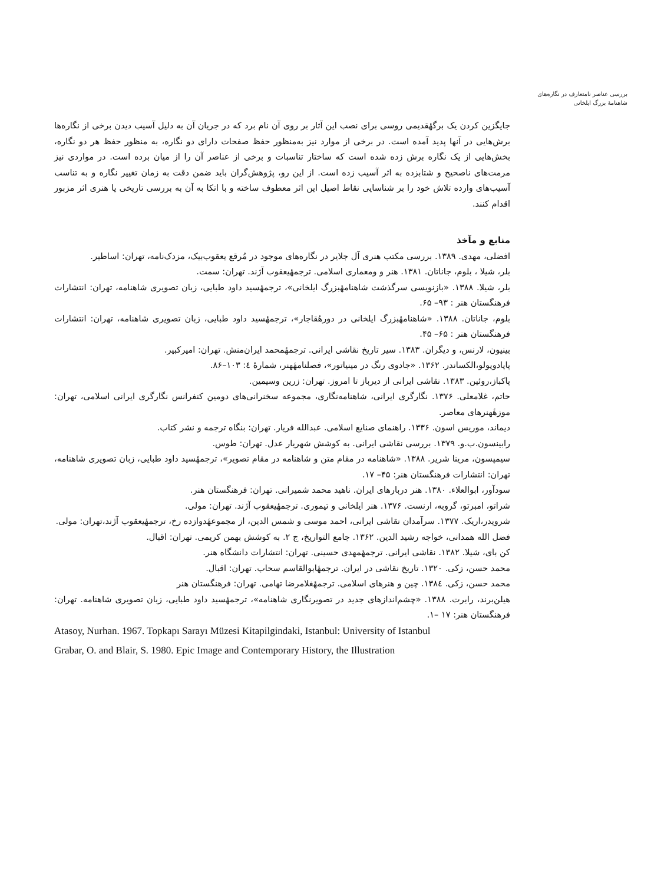بررسی عناصر نامتعارف در نگاره‌های شاهنامهٔ بزرگ ایلخانی
جایگزین کردن یک برگهٔقدیمی روسی برای نصب این آثار بر روی آن نام برد که در جریان آن به دلیل آسیب دیدن برخی از نگاره‌ها برش‌هایی در آنها پدید آمده است. در برخی از موارد نیز به‌منظور حفظ صفحات دارای دو نگاره، به منظور حفظ هر دو نگاره، بخش‌هایی از یک نگاره برش زده شده است که ساختار تناسبات و برخی از عناصر آن را از میان برده است. در مواردی نیز مرمت‌های ناصحیح و شتابزده به اثر آسیب زده است. از این رو، پژوهش‌گران باید ضمن دقت به زمان تغییر نگاره و به تناسب آسیب‌های وارده تلاش خود را بر شناسایی نقاط اصیل این اثر معطوف ساخته و با اتکا به آن به بررسی تاریخی یا هنری اثر مزبور اقدام کنند.
منابع و مآخذ
افضلی، مهدی. ۱۳۸۹. بررسی مکتب هنری آل جلایر در نگاره‌های موجود در مُرقع یعقوب‌بیک، مزدک‌نامه، تهران: اساطیر.
بلر، شیلا ، بلوم، جاناتان. ۱۳۸۱. هنر و ومعماری اسلامی. ترجمهٔیعقوب آژند. تهران: سمت.
بلر، شیلا. ۱۳۸۸. «بازنویسی سرگذشت شاهنامهٔبزرگ ایلخانی»، ترجمهٔسید داود طبایی، زبان تصویری شاهنامه، تهران: انتشارات فرهنگستان هنر : ۹۳– ۶۵.
بلوم، جاناتان. ۱۳۸۸. «شاهنامهٔبزرگ ایلخانی در دورهٔقاجار»، ترجمهٔسید داود طبایی، زبان تصویری شاهنامه، تهران: انتشارات فرهنگستان هنر : ۶۵– ۴۵.
بینیون، لارنس، و دیگران. ۱۳۸۳. سیر تاریخ نقاشی ایرانی. ترجمهٔمحمد ایران‌منش. تهران: امیرکبیر.
پاپادوپولو،الکساندر. ۱۳۶۲. «جادوی رنگ در مینیاتور»، فصلنامهٔهنر، شمارهٔ ٤: ۱۰۳–۸۶.
پاکباز،روئین. ۱۳۸۳. نقاشی ایرانی از دیرباز تا امروز. تهران: زرین وسیمین.
حاتم، غلامعلی. ۱۳۷۶. نگارگری ایرانی، شاهنامه‌نگاری، مجموعه سخنرانی‌های دومین کنفرانس نگارگری ایرانی اسلامی، تهران: موزهٔهنرهای معاصر.
دیماند، موریس اسون. ۱۳۳۶. راهنمای صنایع اسلامی. عبدالله فریار. تهران: بنگاه ترجمه و نشر کتاب.
رابینسون.ب.و. ۱۳۷۹. بررسی نقاشی ایرانی. به کوشش شهریار عدل. تهران: طوس.
سیمپسون، مرینا شریر. ۱۳۸۸. «شاهنامه در مقام متن و شاهنامه در مقام تصویر»، ترجمهٔسید داود طبایی، زبان تصویری شاهنامه، تهران: انتشارات فرهنگستان هنر: ۴۵– ۱۷.
سودآور، ابوالعلاء. ۱۳۸۰. هنر دربارهای ایران. ناهید محمد شمیرانی. تهران: فرهنگستان هنر.
شراتو، امبرتو، گروبه، ارنست. ۱۳۷۶. هنر ایلخانی و تیموری. ترجمهٔیعقوب آژند. تهران: مولی.
شرویدر،اریک. ۱۳۷۷. سرآمدان نقاشی ایرانی، احمد موسی و شمس الدین، از مجموعهٔدوازده رخ، ترجمهٔیعقوب آژند،تهران: مولی.
فضل الله همدانی، خواجه رشید الدین. ۱۳۶۲. جامع التواریخ، ج ۲. به کوشش بهمن کریمی. تهران: اقبال.
کن بای، شیلا. ۱۳۸۲. نقاشی ایرانی. ترجمهٔمهدی حسینی. تهران: انتشارات دانشگاه هنر.
محمد حسن، زکی. ۱۳۲۰. تاریخ نقاشی در ایران. ترجمهٔابوالقاسم سحاب. تهران: اقبال.
محمد حسن، زکی. ۱۳۸٤. چین و هنرهای اسلامی. ترجمهٔغلامرضا تهامی. تهران: فرهنگستان هنر
هیلن‌برند، رابرت. ۱۳۸۸. «چشم‌اندازهای جدید در تصویرنگاری شاهنامه»، ترجمهٔسید داود طبایی، زبان تصویری شاهنامه. تهران: فرهنگستان هنر: ۱۷ –۱.
Atasoy, Nurhan. 1967. Topkapı Sarayı Müzesi Kitapilgindaki, Istanbul: University of Istanbul
Grabar, O. and Blair, S. 1980. Epic Image and Contemporary History, the Illustration